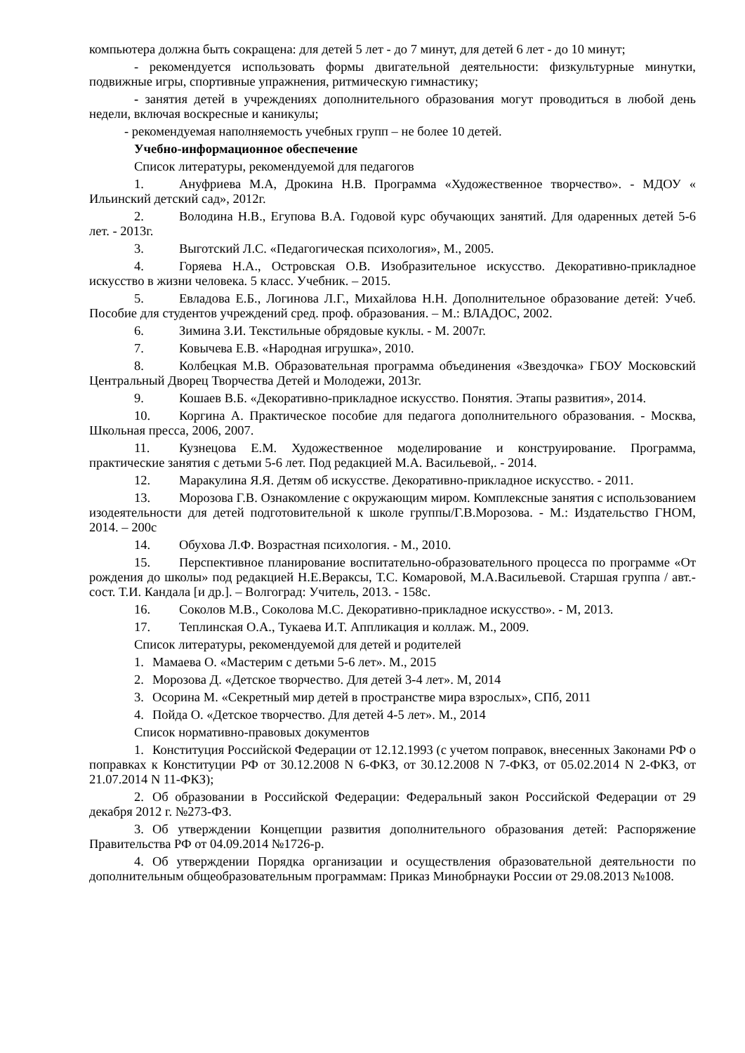компьютера должна быть сокращена: для детей 5 лет - до 7 минут, для детей 6 лет - до 10 минут;
- рекомендуется использовать формы двигательной деятельности: физкультурные минутки, подвижные игры, спортивные упражнения, ритмическую гимнастику;
- занятия детей в учреждениях дополнительного образования могут проводиться в любой день недели, включая воскресные и каникулы;
- рекомендуемая наполняемость учебных групп – не более 10 детей.
Учебно-информационное обеспечение
Список литературы, рекомендуемой для педагогов
1. Ануфриева М.А, Дрокина Н.В. Программа «Художественное творчество». - МДОУ « Ильинский детский сад», 2012г.
2. Володина Н.В., Егупова В.А. Годовой курс обучающих занятий. Для одаренных детей 5-6 лет. - 2013г.
3. Выготский Л.С. «Педагогическая психология», М., 2005.
4. Горяева Н.А., Островская О.В. Изобразительное искусство. Декоративно-прикладное искусство в жизни человека. 5 класс. Учебник. – 2015.
5. Евладова Е.Б., Логинова Л.Г., Михайлова Н.Н. Дополнительное образование детей: Учеб. Пособие для студентов учреждений сред. проф. образования. – М.: ВЛАДОС, 2002.
6. Зимина З.И. Текстильные обрядовые куклы. - М. 2007г.
7. Ковычева Е.В. «Народная игрушка», 2010.
8. Колбецкая М.В. Образовательная программа объединения «Звездочка» ГБОУ Московский Центральный Дворец Творчества Детей и Молодежи, 2013г.
9. Кошаев В.Б. «Декоративно-прикладное искусство. Понятия. Этапы развития», 2014.
10. Коргина А. Практическое пособие для педагога дополнительного образования. - Москва, Школьная пресса, 2006, 2007.
11. Кузнецова Е.М. Художественное моделирование и конструирование. Программа, практические занятия с детьми 5-6 лет. Под редакцией М.А. Васильевой,. - 2014.
12. Маракулина Я.Я. Детям об искусстве. Декоративно-прикладное искусство. - 2011.
13. Морозова Г.В. Ознакомление с окружающим миром. Комплексные занятия с использованием изодеятельности для детей подготовительной к школе группы/Г.В.Морозова. - М.: Издательство ГНОМ, 2014. – 200с
14. Обухова Л.Ф. Возрастная психология. - М., 2010.
15. Перспективное планирование воспитательно-образовательного процесса по программе «От рождения до школы» под редакцией Н.Е.Вераксы, Т.С. Комаровой, М.А.Васильевой. Старшая группа / авт.-сост. Т.И. Кандала [и др.]. – Волгоград: Учитель, 2013. - 158с.
16. Соколов М.В., Соколова М.С. Декоративно-прикладное искусство». - М, 2013.
17. Теплинская О.А., Тукаева И.Т. Аппликация и коллаж. М., 2009.
Список литературы, рекомендуемой для детей и родителей
1. Мамаева О. «Мастерим с детьми 5-6 лет». М., 2015
2. Морозова Д. «Детское творчество. Для детей 3-4 лет». М, 2014
3. Осорина М. «Секретный мир детей в пространстве мира взрослых», СПб, 2011
4. Пойда О. «Детское творчество. Для детей 4-5 лет». М., 2014
Список нормативно-правовых документов
1. Конституция Российской Федерации от 12.12.1993 (с учетом поправок, внесенных Законами РФ о поправках к Конституции РФ от 30.12.2008 N 6-ФКЗ, от 30.12.2008 N 7-ФКЗ, от 05.02.2014 N 2-ФКЗ, от 21.07.2014 N 11-ФКЗ);
2. Об образовании в Российской Федерации: Федеральный закон Российской Федерации от 29 декабря 2012 г. №273-ФЗ.
3. Об утверждении Концепции развития дополнительного образования детей: Распоряжение Правительства РФ от 04.09.2014 №1726-р.
4. Об утверждении Порядка организации и осуществления образовательной деятельности по дополнительным общеобразовательным программам: Приказ Минобрнауки России от 29.08.2013 №1008.